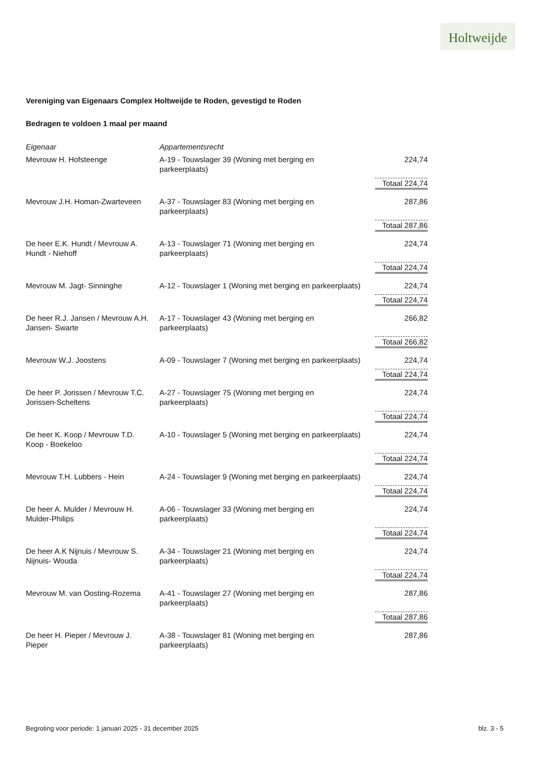Holtweijde
Vereniging van Eigenaars Complex Holtweijde te Roden, gevestigd te Roden
Bedragen te voldoen 1 maal per maand
| Eigenaar | Appartementsrecht | |
| --- | --- | --- |
| Mevrouw H. Hofsteenge | A-19 - Touwslager 39 (Woning met berging en parkeerplaats) | 224,74 |
| | | Totaal 224,74 |
| Mevrouw J.H. Homan-Zwarteveen | A-37 - Touwslager 83 (Woning met berging en parkeerplaats) | 287,86 |
| | | Totaal 287,86 |
| De heer E.K. Hundt / Mevrouw A. Hundt - Niehoff | A-13 - Touwslager 71 (Woning met berging en parkeerplaats) | 224,74 |
| | | Totaal 224,74 |
| Mevrouw M. Jagt- Sinninghe | A-12 - Touwslager 1 (Woning met berging en parkeerplaats) | 224,74 |
| | | Totaal 224,74 |
| De heer R.J. Jansen / Mevrouw A.H. Jansen- Swarte | A-17 - Touwslager 43 (Woning met berging en parkeerplaats) | 266,82 |
| | | Totaal 266,82 |
| Mevrouw W.J. Joostens | A-09 - Touwslager 7 (Woning met berging en parkeerplaats) | 224,74 |
| | | Totaal 224,74 |
| De heer P. Jorissen / Mevrouw T.C. Jorissen-Scheltens | A-27 - Touwslager 75 (Woning met berging en parkeerplaats) | 224,74 |
| | | Totaal 224,74 |
| De heer K. Koop / Mevrouw T.D. Koop - Boekeloo | A-10 - Touwslager 5 (Woning met berging en parkeerplaats) | 224,74 |
| | | Totaal 224,74 |
| Mevrouw T.H. Lubbers - Hein | A-24 - Touwslager 9 (Woning met berging en parkeerplaats) | 224,74 |
| | | Totaal 224,74 |
| De heer A. Mulder / Mevrouw H. Mulder-Philips | A-06 - Touwslager 33 (Woning met berging en parkeerplaats) | 224,74 |
| | | Totaal 224,74 |
| De heer A.K Nijnuis / Mevrouw S. Nijnuis- Wouda | A-34 - Touwslager 21 (Woning met berging en parkeerplaats) | 224,74 |
| | | Totaal 224,74 |
| Mevrouw M. van Oosting-Rozema | A-41 - Touwslager 27 (Woning met berging en parkeerplaats) | 287,86 |
| | | Totaal 287,86 |
| De heer H. Pieper / Mevrouw J. Pieper | A-38 - Touwslager 81 (Woning met berging en parkeerplaats) | 287,86 |
Begroting voor periode: 1 januari 2025 - 31 december 2025 blz. 3 - 5